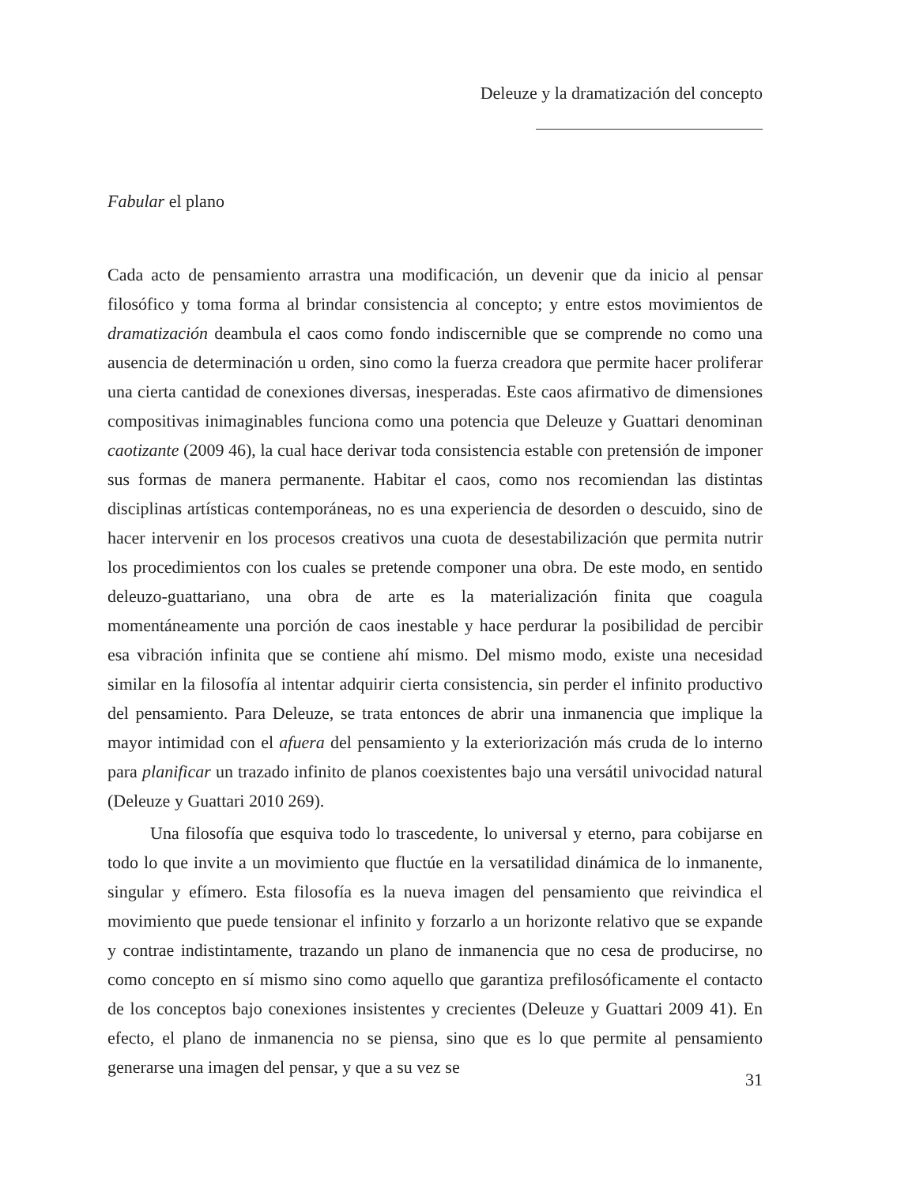Deleuze y la dramatización del concepto
Fabular el plano
Cada acto de pensamiento arrastra una modificación, un devenir que da inicio al pensar filosófico y toma forma al brindar consistencia al concepto; y entre estos movimientos de dramatización deambula el caos como fondo indiscernible que se comprende no como una ausencia de determinación u orden, sino como la fuerza creadora que permite hacer proliferar una cierta cantidad de conexiones diversas, inesperadas. Este caos afirmativo de dimensiones compositivas inimaginables funciona como una potencia que Deleuze y Guattari denominan caotizante (2009 46), la cual hace derivar toda consistencia estable con pretensión de imponer sus formas de manera permanente. Habitar el caos, como nos recomiendan las distintas disciplinas artísticas contemporáneas, no es una experiencia de desorden o descuido, sino de hacer intervenir en los procesos creativos una cuota de desestabilización que permita nutrir los procedimientos con los cuales se pretende componer una obra. De este modo, en sentido deleuzo-guattariano, una obra de arte es la materialización finita que coagula momentáneamente una porción de caos inestable y hace perdurar la posibilidad de percibir esa vibración infinita que se contiene ahí mismo. Del mismo modo, existe una necesidad similar en la filosofía al intentar adquirir cierta consistencia, sin perder el infinito productivo del pensamiento. Para Deleuze, se trata entonces de abrir una inmanencia que implique la mayor intimidad con el afuera del pensamiento y la exteriorización más cruda de lo interno para planificar un trazado infinito de planos coexistentes bajo una versátil univocidad natural (Deleuze y Guattari 2010 269).
Una filosofía que esquiva todo lo trascedente, lo universal y eterno, para cobijarse en todo lo que invite a un movimiento que fluctúe en la versatilidad dinámica de lo inmanente, singular y efímero. Esta filosofía es la nueva imagen del pensamiento que reivindica el movimiento que puede tensionar el infinito y forzarlo a un horizonte relativo que se expande y contrae indistintamente, trazando un plano de inmanencia que no cesa de producirse, no como concepto en sí mismo sino como aquello que garantiza prefilosóficamente el contacto de los conceptos bajo conexiones insistentes y crecientes (Deleuze y Guattari 2009 41). En efecto, el plano de inmanencia no se piensa, sino que es lo que permite al pensamiento generarse una imagen del pensar, y que a su vez se
31